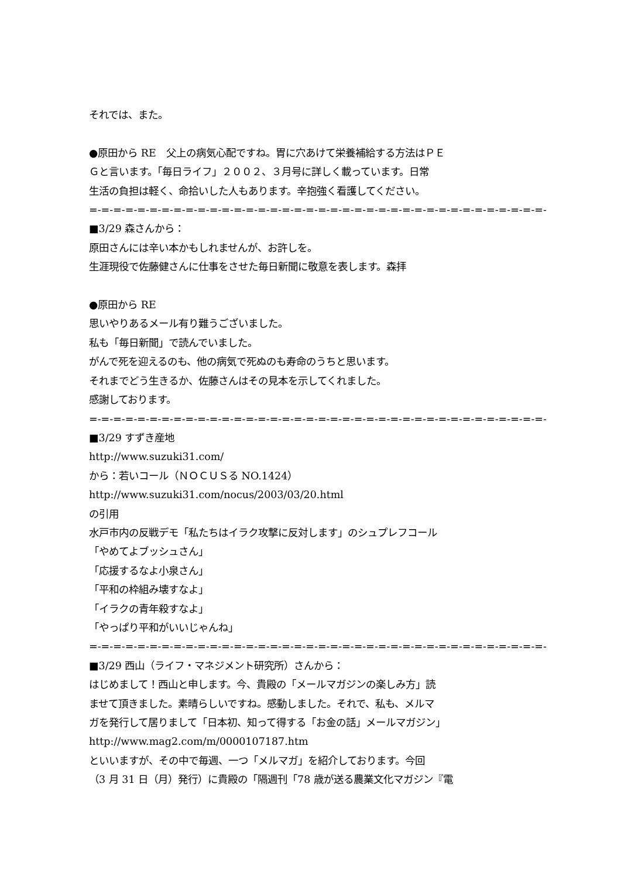それでは、また。
●原田から RE　父上の病気心配ですね。胃に穴あけて栄養補給する方法はＰＥ
Ｇと言います。「毎日ライフ」２００２、３月号に詳しく載っています。日常
生活の負担は軽く、命拾いした人もあります。辛抱強く看護してください。
=-=-=-=-=-=-=-=-=-=-=-=-=-=-=-=-=-=-=-=-=-=-=-=-=-=-=-=-=-=-=-=-=-=-=-=-=-=-
■3/29 森さんから：
原田さんには辛い本かもしれませんが、お許しを。
生涯現役で佐藤健さんに仕事をさせた毎日新聞に敬意を表します。森拝
●原田から RE
思いやりあるメール有り難うございました。
私も「毎日新聞」で読んでいました。
がんで死を迎えるのも、他の病気で死ぬのも寿命のうちと思います。
それまでどう生きるか、佐藤さんはその見本を示してくれました。
感謝しております。
=-=-=-=-=-=-=-=-=-=-=-=-=-=-=-=-=-=-=-=-=-=-=-=-=-=-=-=-=-=-=-=-=-=-=-=-=-=-
■3/29 すずき産地
http://www.suzuki31.com/
から：若いコール（ＮＯＣＵＳる NO.1424）
http://www.suzuki31.com/nocus/2003/03/20.html
の引用
水戸市内の反戦デモ「私たちはイラク攻撃に反対します」のシュプレフコール
「やめてよブッシュさん」
「応援するなよ小泉さん」
「平和の枠組み壊すなよ」
「イラクの青年殺すなよ」
「やっぱり平和がいいじゃんね」
=-=-=-=-=-=-=-=-=-=-=-=-=-=-=-=-=-=-=-=-=-=-=-=-=-=-=-=-=-=-=-=-=-=-=-=-=-=-
■3/29 西山（ライフ・マネジメント研究所）さんから：
はじめまして！西山と申します。今、貴殿の「メールマガジンの楽しみ方」読
ませて頂きました。素晴らしいですね。感動しました。それで、私も、メルマ
ガを発行して居りまして「日本初、知って得する「お金の話」メールマガジン」
http://www.mag2.com/m/0000107187.htm
といいますが、その中で毎週、一つ「メルマガ」を紹介しております。今回
（3 月 31 日（月）発行）に貴殿の「隔週刊「78 歳が送る農業文化マガジン『電